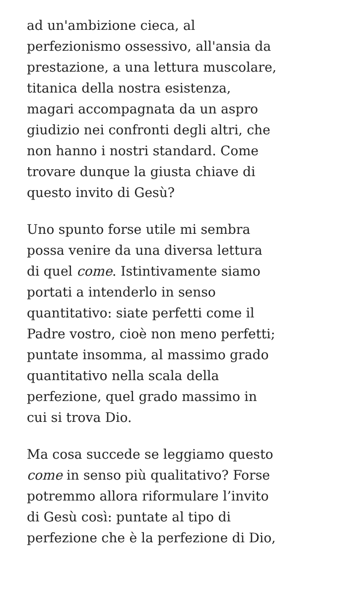ad un'ambizione cieca, al
perfezionismo ossessivo, all'ansia da
prestazione, a una lettura muscolare,
titanica della nostra esistenza,
magari accompagnata da un aspro
giudizio nei confronti degli altri, che
non hanno i nostri standard. Come
trovare dunque la giusta chiave di
questo invito di Gesù?
Uno spunto forse utile mi sembra
possa venire da una diversa lettura
di quel come. Istintivamente siamo
portati a intenderlo in senso
quantitativo: siate perfetti come il
Padre vostro, cioè non meno perfetti;
puntate insomma, al massimo grado
quantitativo nella scala della
perfezione, quel grado massimo in
cui si trova Dio.
Ma cosa succede se leggiamo questo
come in senso più qualitativo? Forse
potremmo allora riformulare l’invito
di Gesù così: puntate al tipo di
perfezione che è la perfezione di Dio,